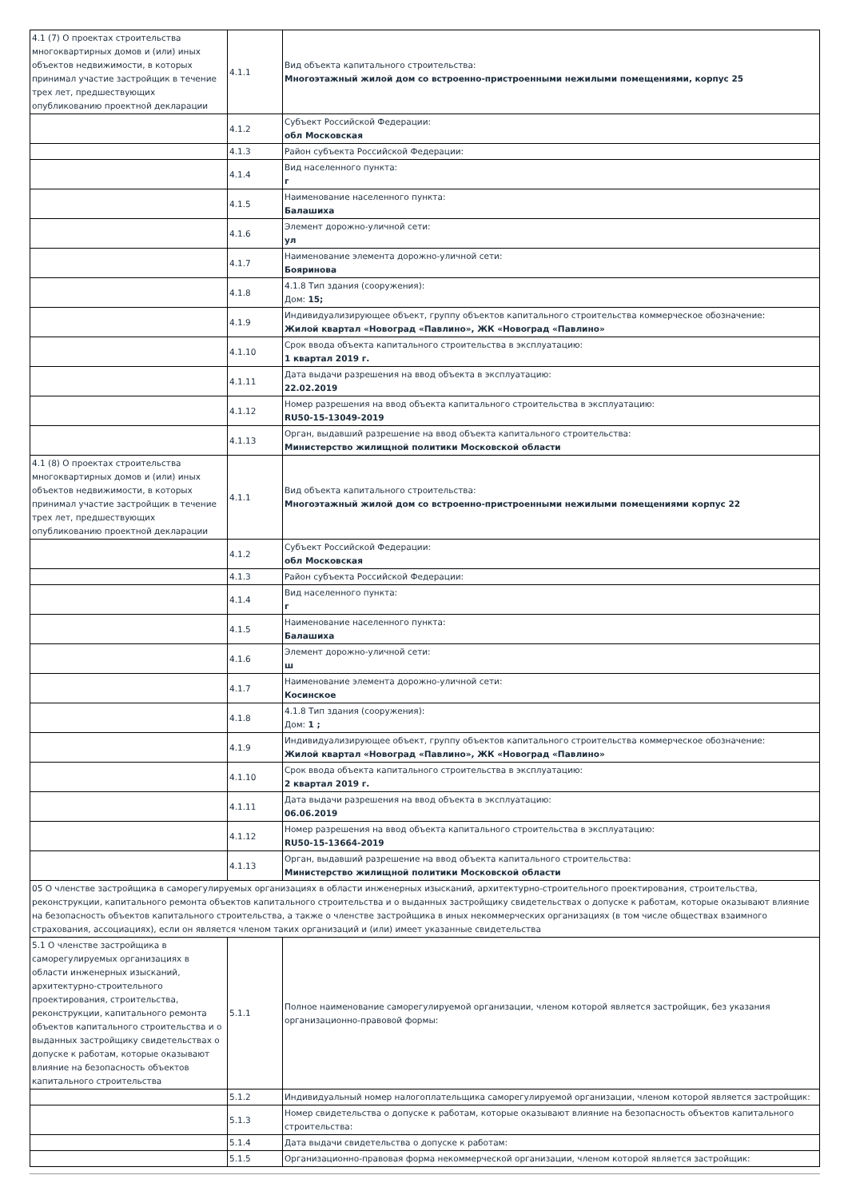| 4.1 (7) О проектах строительства многоквартирных домов и (или) иных объектов недвижимости, в которых принимал участие застройщик в течение трех лет, предшествующих опубликованию проектной декларации | 4.1.1 | Вид объекта капитального строительства: Многоэтажный жилой дом со встроенно-пристроенными нежилыми помещениями, корпус 25 |
| | 4.1.2 | Субъект Российской Федерации: обл Московская |
| | 4.1.3 | Район субъекта Российской Федерации: |
| | 4.1.4 | Вид населенного пункта: г |
| | 4.1.5 | Наименование населенного пункта: Балашиха |
| | 4.1.6 | Элемент дорожно-уличной сети: ул |
| | 4.1.7 | Наименование элемента дорожно-уличной сети: Бояринова |
| | 4.1.8 | 4.1.8 Тип здания (сооружения): Дом: 15; |
| | 4.1.9 | Индивидуализирующее объект, группу объектов капитального строительства коммерческое обозначение: Жилой квартал «Новоград «Павлино», ЖК «Новоград «Павлино» |
| | 4.1.10 | Срок ввода объекта капитального строительства в эксплуатацию: 1 квартал 2019 г. |
| | 4.1.11 | Дата выдачи разрешения на ввод объекта в эксплуатацию: 22.02.2019 |
| | 4.1.12 | Номер разрешения на ввод объекта капитального строительства в эксплуатацию: RU50-15-13049-2019 |
| | 4.1.13 | Орган, выдавший разрешение на ввод объекта капитального строительства: Министерство жилищной политики Московской области |
| 4.1 (8) О проектах строительства многоквартирных домов и (или) иных объектов недвижимости, в которых принимал участие застройщик в течение трех лет, предшествующих опубликованию проектной декларации | 4.1.1 | Вид объекта капитального строительства: Многоэтажный жилой дом со встроенно-пристроенными нежилыми помещениями корпус 22 |
| | 4.1.2 | Субъект Российской Федерации: обл Московская |
| | 4.1.3 | Район субъекта Российской Федерации: |
| | 4.1.4 | Вид населенного пункта: г |
| | 4.1.5 | Наименование населенного пункта: Балашиха |
| | 4.1.6 | Элемент дорожно-уличной сети: ш |
| | 4.1.7 | Наименование элемента дорожно-уличной сети: Косинское |
| | 4.1.8 | 4.1.8 Тип здания (сооружения): Дом: 1 ; |
| | 4.1.9 | Индивидуализирующее объект, группу объектов капитального строительства коммерческое обозначение: Жилой квартал «Новоград «Павлино», ЖК «Новоград «Павлино» |
| | 4.1.10 | Срок ввода объекта капитального строительства в эксплуатацию: 2 квартал 2019 г. |
| | 4.1.11 | Дата выдачи разрешения на ввод объекта в эксплуатацию: 06.06.2019 |
| | 4.1.12 | Номер разрешения на ввод объекта капитального строительства в эксплуатацию: RU50-15-13664-2019 |
| | 4.1.13 | Орган, выдавший разрешение на ввод объекта капитального строительства: Министерство жилищной политики Московской области |
| 05 О членстве застройщика в саморегулируемых организациях в области инженерных изысканий, архитектурно-строительного проектирования, строительства, реконструкции, капитального ремонта объектов капитального строительства и о выданных застройщику свидетельствах о допуске к работам, которые оказывают влияние на безопасность объектов капитального строительства, а также о членстве застройщика в иных некоммерческих организациях (в том числе обществах взаимного страхования, ассоциациях), если он является членом таких организаций и (или) имеет указанные свидетельства | | |
| 5.1 О членстве застройщика в саморегулируемых организациях в области инженерных изысканий, архитектурно-строительного проектирования, строительства, реконструкции, капитального ремонта объектов капитального строительства и о выданных застройщику свидетельствах о допуске к работам, которые оказывают влияние на безопасность объектов капитального строительства | 5.1.1 | Полное наименование саморегулируемой организации, членом которой является застройщик, без указания организационно-правовой формы: |
| | 5.1.2 | Индивидуальный номер налогоплательщика саморегулируемой организации, членом которой является застройщик: |
| | 5.1.3 | Номер свидетельства о допуске к работам, которые оказывают влияние на безопасность объектов капитального строительства: |
| | 5.1.4 | Дата выдачи свидетельства о допуске к работам: |
| | 5.1.5 | Организационно-правовая форма некоммерческой организации, членом которой является застройщик: |